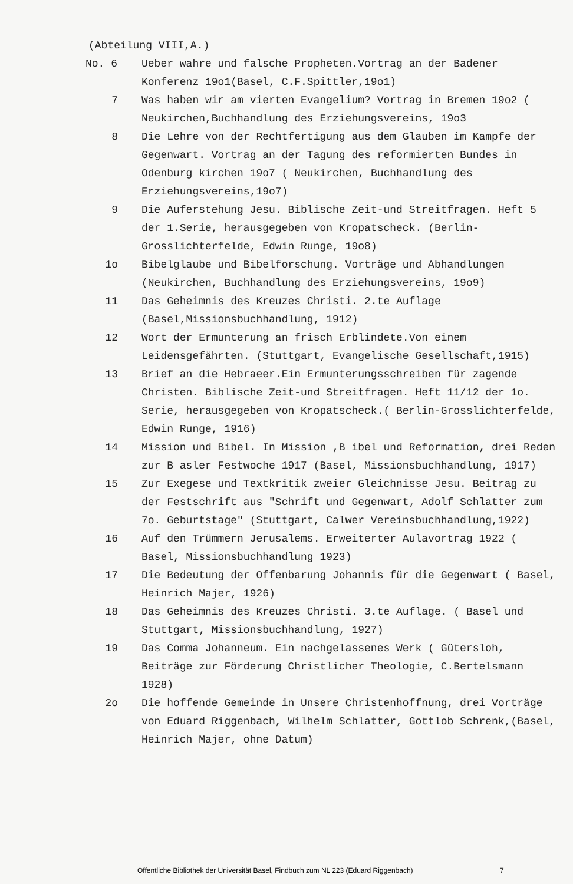(Abteilung VIII,A.)
No. 6 Ueber wahre und falsche Propheten.Vortrag an der Badener Konferenz 19o1(Basel, C.F.Spittler,19o1)
7 Was haben wir am vierten Evangelium? Vortrag in Bremen 19o2 ( Neukirchen,Buchhandlung des Erziehungsvereins, 19o3
8 Die Lehre von der Rechtfertigung aus dem Glauben im Kampfe der Gegenwart. Vortrag an der Tagung des reformierten Bundes in Odenburg kirchen 19o7 ( Neukirchen, Buchhandlung des Erziehungsvereins,19o7)
9 Die Auferstehung Jesu. Biblische Zeit-und Streitfragen. Heft 5 der 1.Serie, herausgegeben von Kropatscheck. (Berlin-Grosslichterfelde, Edwin Runge, 19o8)
1o Bibelglaube und Bibelforschung. Vorträge und Abhandlungen (Neukirchen, Buchhandlung des Erziehungsvereins, 19o9)
11 Das Geheimnis des Kreuzes Christi. 2.te Auflage (Basel,Missionsbuchhandlung, 1912)
12 Wort der Ermunterung an frisch Erblindete.Von einem Leidensgefährten. (Stuttgart, Evangelische Gesellschaft,1915)
13 Brief an die Hebraeer.Ein Ermunterungsschreiben für zagende Christen. Biblische Zeit-und Streitfragen. Heft 11/12 der 1o. Serie, herausgegeben von Kropatscheck.( Berlin-Grosslichterfelde, Edwin Runge, 1916)
14 Mission und Bibel. In Mission ,B ibel und Reformation, drei Reden zur B asler Festwoche 1917 (Basel, Missionsbuchhandlung, 1917)
15 Zur Exegese und Textkritik zweier Gleichnisse Jesu. Beitrag zu der Festschrift aus "Schrift und Gegenwart, Adolf Schlatter zum 7o. Geburtstage" (Stuttgart, Calwer Vereinsbuchhandlung,1922)
16 Auf den Trümmern Jerusalems. Erweiterter Aulavortrag 1922 ( Basel, Missionsbuchhandlung 1923)
17 Die Bedeutung der Offenbarung Johannis für die Gegenwart ( Basel, Heinrich Majer, 1926)
18 Das Geheimnis des Kreuzes Christi. 3.te Auflage. ( Basel und Stuttgart, Missionsbuchhandlung, 1927)
19 Das Comma Johanneum. Ein nachgelassenes Werk ( Gütersloh, Beiträge zur Förderung Christlicher Theologie, C.Bertelsmann 1928)
2o Die hoffende Gemeinde in Unsere Christenhoffnung, drei Vorträge von Eduard Riggenbach, Wilhelm Schlatter, Gottlob Schrenk,(Basel, Heinrich Majer, ohne Datum)
Öffentliche Bibliothek der Universität Basel, Findbuch zum NL 223 (Eduard Riggenbach) 7